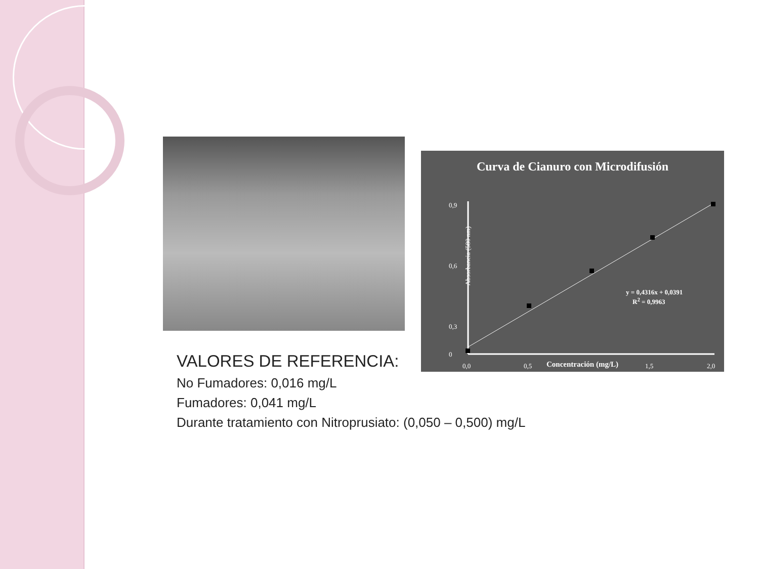Curva de Cianuro con Microdifusión
0,9
0,6
0,3
0
Absorbancia (580 nm)
0,0 0,5 Concentración (mg/L) 1,5 2,0
y = 0,4316x + 0,0391
R<sup>2</sup> = 0,9963
VALORES DE REFERENCIA:
No Fumadores: 0,016 mg/L
Fumadores: 0,041 mg/L
Durante tratamiento con Nitroprusiato: (0,050 – 0,500) mg/L